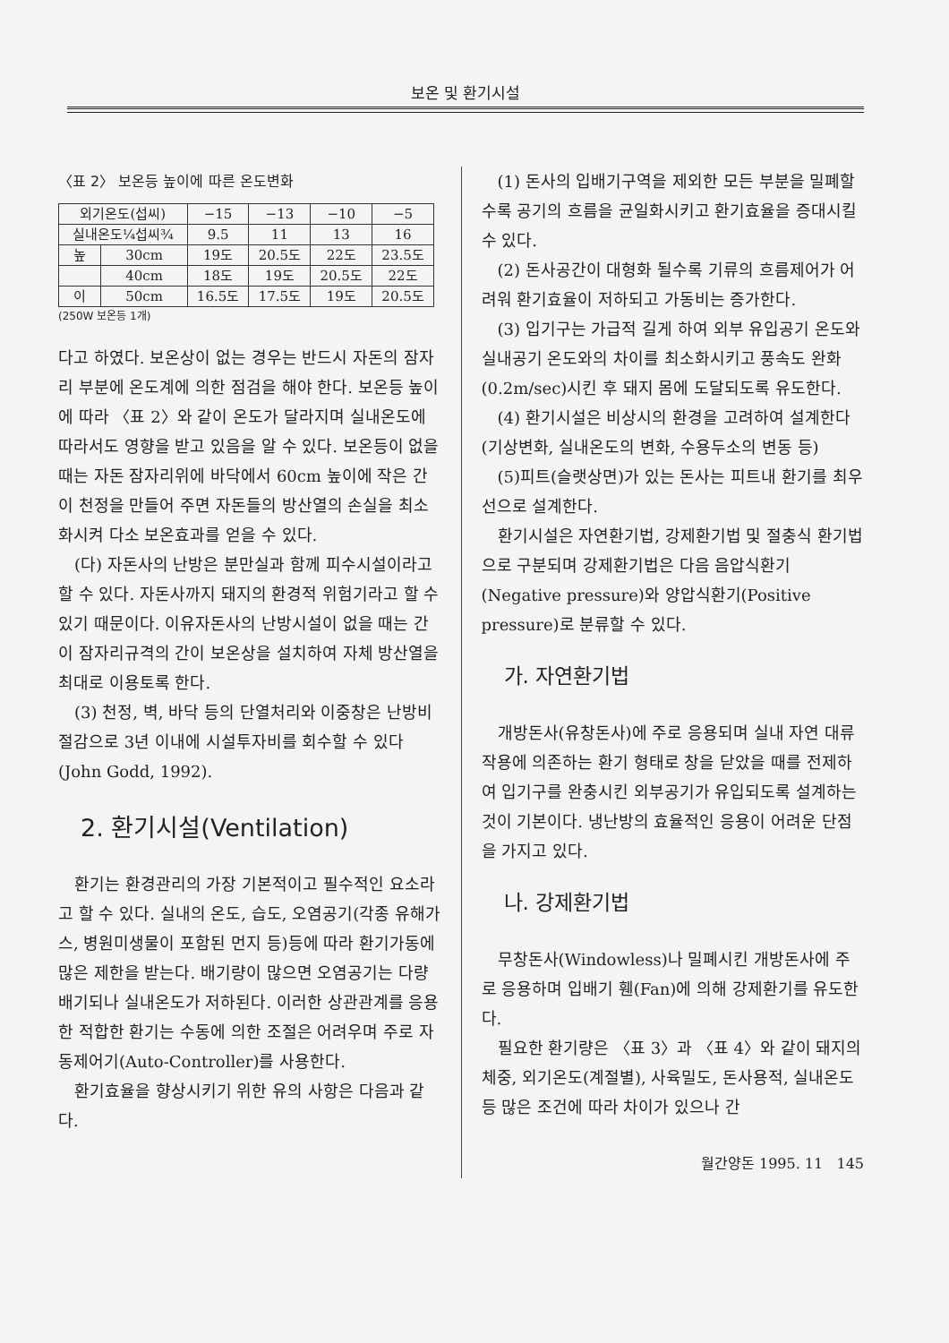보온 및 환기시설
〈표 2〉 보온등 높이에 따른 온도변화
| 외기온도(섭씨) | | −15 | −13 | −10 | −5 |
| 실내온도¼섭씨¾ | | 9.5 | 11 | 13 | 16 |
| 높 | 30cm | 19도 | 20.5도 | 22도 | 23.5도 |
| | 40cm | 18도 | 19도 | 20.5도 | 22도 |
| 이 | 50cm | 16.5도 | 17.5도 | 19도 | 20.5도 |
(250W 보온등 1개)
다고 하였다. 보온상이 없는 경우는 반드시 자돈의 잠자리 부분에 온도계에 의한 점검을 해야 한다. 보온등 높이에 따라 〈표 2〉와 같이 온도가 달라지며 실내온도에 따라서도 영향을 받고 있음을 알 수 있다. 보온등이 없을 때는 자돈 잠자리위에 바닥에서 60cm 높이에 작은 간이 천정을 만들어 주면 자돈들의 방산열의 손실을 최소화시켜 다소 보온효과를 얻을 수 있다.
(다) 자돈사의 난방은 분만실과 함께 피수시설이라고 할 수 있다. 자돈사까지 돼지의 환경적 위험기라고 할 수 있기 때문이다. 이유자돈사의 난방시설이 없을 때는 간이 잠자리규격의 간이 보온상을 설치하여 자체 방산열을 최대로 이용토록 한다.
(3) 천정, 벽, 바닥 등의 단열처리와 이중창은 난방비 절감으로 3년 이내에 시설투자비를 회수할 수 있다(John Godd, 1992).
2. 환기시설(Ventilation)
환기는 환경관리의 가장 기본적이고 필수적인 요소라고 할 수 있다. 실내의 온도, 습도, 오염공기(각종 유해가스, 병원미생물이 포함된 먼지 등)등에 따라 환기가동에 많은 제한을 받는다. 배기량이 많으면 오염공기는 다량 배기되나 실내온도가 저하된다. 이러한 상관관계를 응용한 적합한 환기는 수동에 의한 조절은 어려우며 주로 자동제어기(Auto-Controller)를 사용한다.
환기효율을 향상시키기 위한 유의 사항은 다음과 같다.
(1) 돈사의 입배기구역을 제외한 모든 부분을 밀폐할 수록 공기의 흐름을 균일화시키고 환기효율을 증대시킬 수 있다.
(2) 돈사공간이 대형화 될수록 기류의 흐름제어가 어려워 환기효율이 저하되고 가동비는 증가한다.
(3) 입기구는 가급적 길게 하여 외부 유입공기 온도와 실내공기 온도와의 차이를 최소화시키고 풍속도 완화(0.2m/sec)시킨 후 돼지 몸에 도달되도록 유도한다.
(4) 환기시설은 비상시의 환경을 고려하여 설계한다(기상변화, 실내온도의 변화, 수용두소의 변동 등)
(5)피트(슬랫상면)가 있는 돈사는 피트내 환기를 최우선으로 설계한다.
환기시설은 자연환기법, 강제환기법 및 절충식 환기법으로 구분되며 강제환기법은 다음 음압식환기(Negative pressure)와 양압식환기(Positive pressure)로 분류할 수 있다.
가. 자연환기법
개방돈사(유창돈사)에 주로 응용되며 실내 자연 대류작용에 의존하는 환기 형태로 창을 닫았을 때를 전제하여 입기구를 완충시킨 외부공기가 유입되도록 설계하는 것이 기본이다. 냉난방의 효율적인 응용이 어려운 단점을 가지고 있다.
나. 강제환기법
무창돈사(Windowless)나 밀폐시킨 개방돈사에 주로 응용하며 입배기 휀(Fan)에 의해 강제환기를 유도한다.
필요한 환기량은 〈표 3〉과 〈표 4〉와 같이 돼지의 체중, 외기온도(계절별), 사육밀도, 돈사용적, 실내온도 등 많은 조건에 따라 차이가 있으나 간
월간양돈 1995. 11 145